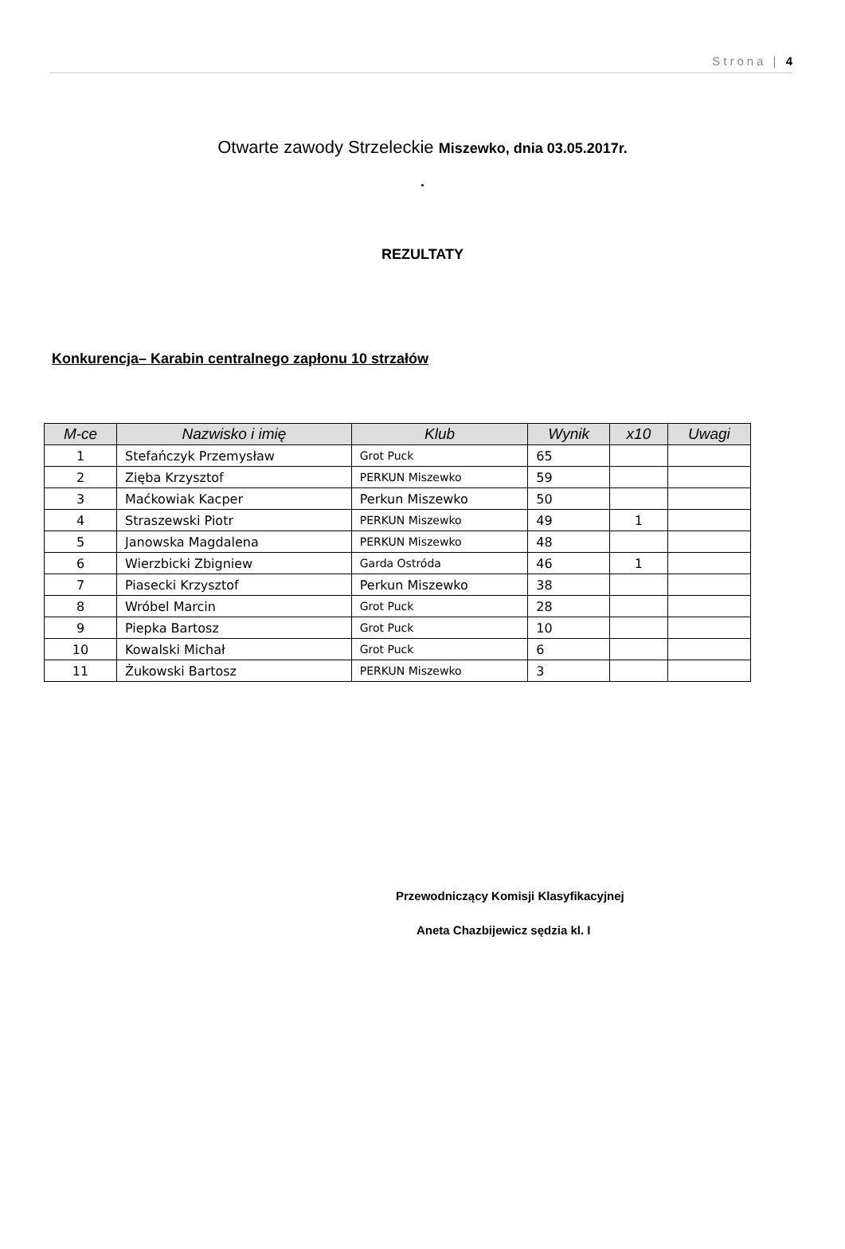Strona | 4
Otwarte zawody Strzeleckie Miszewko, dnia 03.05.2017r.
.
REZULTATY
Konkurencja– Karabin centralnego zapłonu 10 strzałów
| M-ce | Nazwisko i imię | Klub | Wynik | x10 | Uwagi |
| --- | --- | --- | --- | --- | --- |
| 1 | Stefańczyk Przemysław | Grot Puck | 65 | | |
| 2 | Zięba Krzysztof | PERKUN Miszewko | 59 | | |
| 3 | Maćkowiak Kacper | Perkun Miszewko | 50 | | |
| 4 | Straszewski Piotr | PERKUN Miszewko | 49 | 1 | |
| 5 | Janowska Magdalena | PERKUN Miszewko | 48 | | |
| 6 | Wierzbicki Zbigniew | Garda Ostróda | 46 | 1 | |
| 7 | Piasecki Krzysztof | Perkun Miszewko | 38 | | |
| 8 | Wróbel Marcin | Grot Puck | 28 | | |
| 9 | Piepka Bartosz | Grot Puck | 10 | | |
| 10 | Kowalski Michał | Grot Puck | 6 | | |
| 11 | Żukowski Bartosz | PERKUN Miszewko | 3 | | |
Przewodniczący Komisji Klasyfikacyjnej
Aneta Chazbijewicz sędzia kl. I